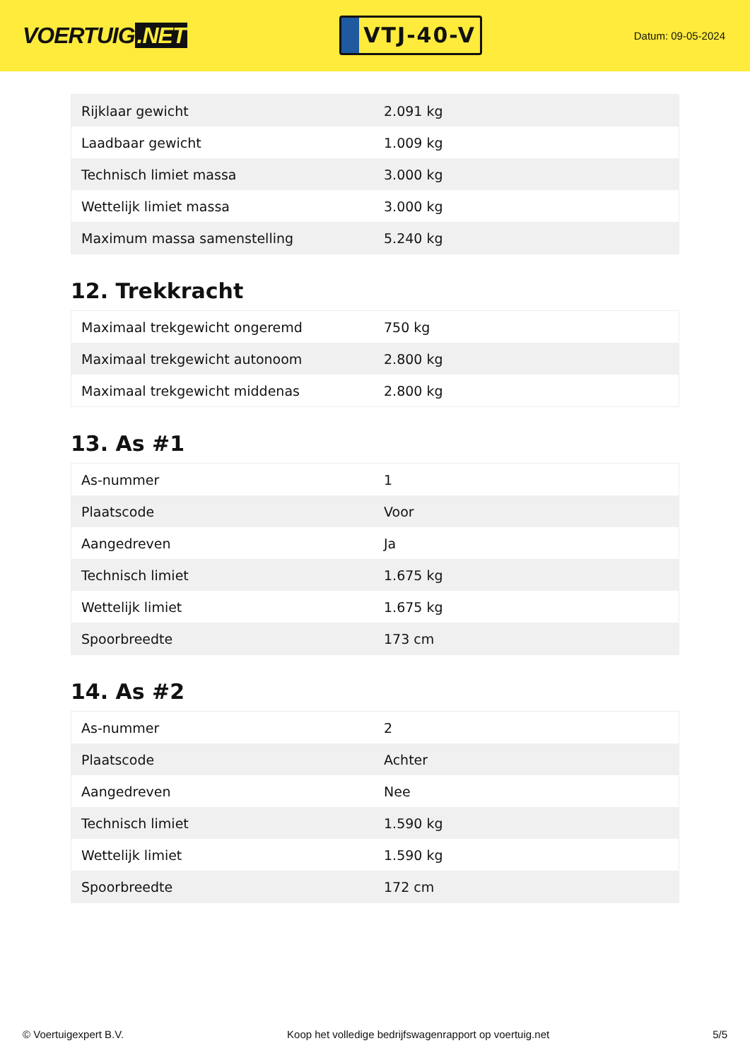VOERTUIG.NET
VTJ-40-V
Datum: 09-05-2024
| Rijklaar gewicht | 2.091 kg |
| Laadbaar gewicht | 1.009 kg |
| Technisch limiet massa | 3.000 kg |
| Wettelijk limiet massa | 3.000 kg |
| Maximum massa samenstelling | 5.240 kg |
12. Trekkracht
| Maximaal trekgewicht ongeremd | 750 kg |
| Maximaal trekgewicht autonoom | 2.800 kg |
| Maximaal trekgewicht middenas | 2.800 kg |
13. As #1
| As-nummer | 1 |
| Plaatscode | Voor |
| Aangedreven | Ja |
| Technisch limiet | 1.675 kg |
| Wettelijk limiet | 1.675 kg |
| Spoorbreedte | 173 cm |
14. As #2
| As-nummer | 2 |
| Plaatscode | Achter |
| Aangedreven | Nee |
| Technisch limiet | 1.590 kg |
| Wettelijk limiet | 1.590 kg |
| Spoorbreedte | 172 cm |
© Voertuigexpert B.V. Koop het volledige bedrijfswagenrapport op voertuig.net 5/5